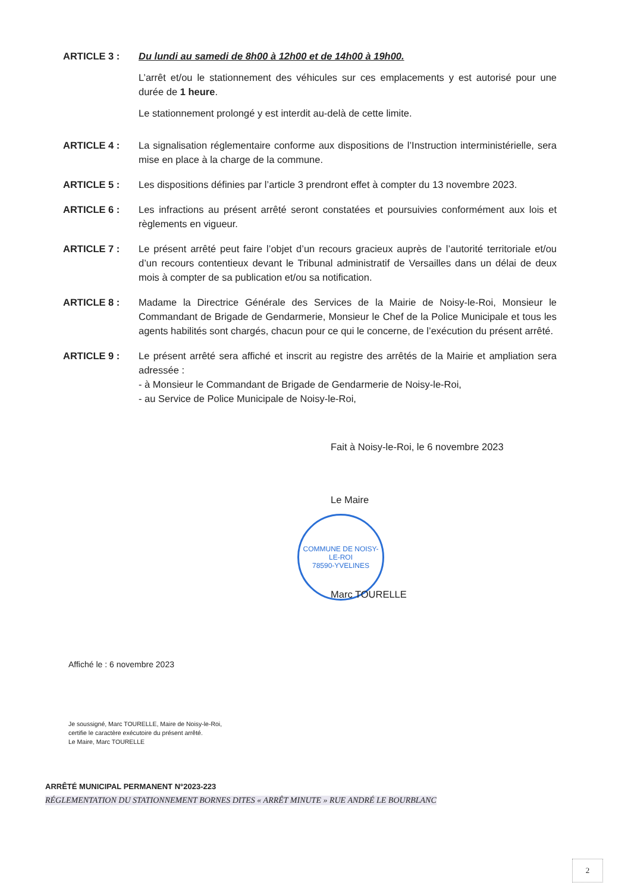ARTICLE 3 : Du lundi au samedi de 8h00 à 12h00 et de 14h00 à 19h00.
L’arrêt et/ou le stationnement des véhicules sur ces emplacements y est autorisé pour une durée de 1 heure.
Le stationnement prolongé y est interdit au-delà de cette limite.
ARTICLE 4 : La signalisation réglementaire conforme aux dispositions de l’Instruction interministérielle, sera mise en place à la charge de la commune.
ARTICLE 5 : Les dispositions définies par l’article 3 prendront effet à compter du 13 novembre 2023.
ARTICLE 6 : Les infractions au présent arrêté seront constatées et poursuivies conformément aux lois et règlements en vigueur.
ARTICLE 7 : Le présent arrêté peut faire l’objet d’un recours gracieux auprès de l’autorité territoriale et/ou d’un recours contentieux devant le Tribunal administratif de Versailles dans un délai de deux mois à compter de sa publication et/ou sa notification.
ARTICLE 8 : Madame la Directrice Générale des Services de la Mairie de Noisy-le-Roi, Monsieur le Commandant de Brigade de Gendarmerie, Monsieur le Chef de la Police Municipale et tous les agents habilités sont chargés, chacun pour ce qui le concerne, de l’exécution du présent arrêté.
ARTICLE 9 : Le présent arrêté sera affiché et inscrit au registre des arrêtés de la Mairie et ampliation sera adressée :
- à Monsieur le Commandant de Brigade de Gendarmerie de Noisy-le-Roi,
- au Service de Police Municipale de Noisy-le-Roi,
Fait à Noisy-le-Roi, le 6 novembre 2023
Le Maire
COMMUNE DE NOISY-LE-ROI
78590-YVELINES
Marc TOURELLE
Affiché le : 6 novembre 2023
Je soussigné, Marc TOURELLE, Maire de Noisy-le-Roi,
certifie le caractère exécutoire du présent arrêté.
Le Maire, Marc TOURELLE
ARRÊTÉ MUNICIPAL PERMANENT N°2023-223
RÉGLEMENTATION DU STATIONNEMENT BORNES DITES « ARRÊT MINUTE » RUE ANDRÉ LE BOURBLANC
2